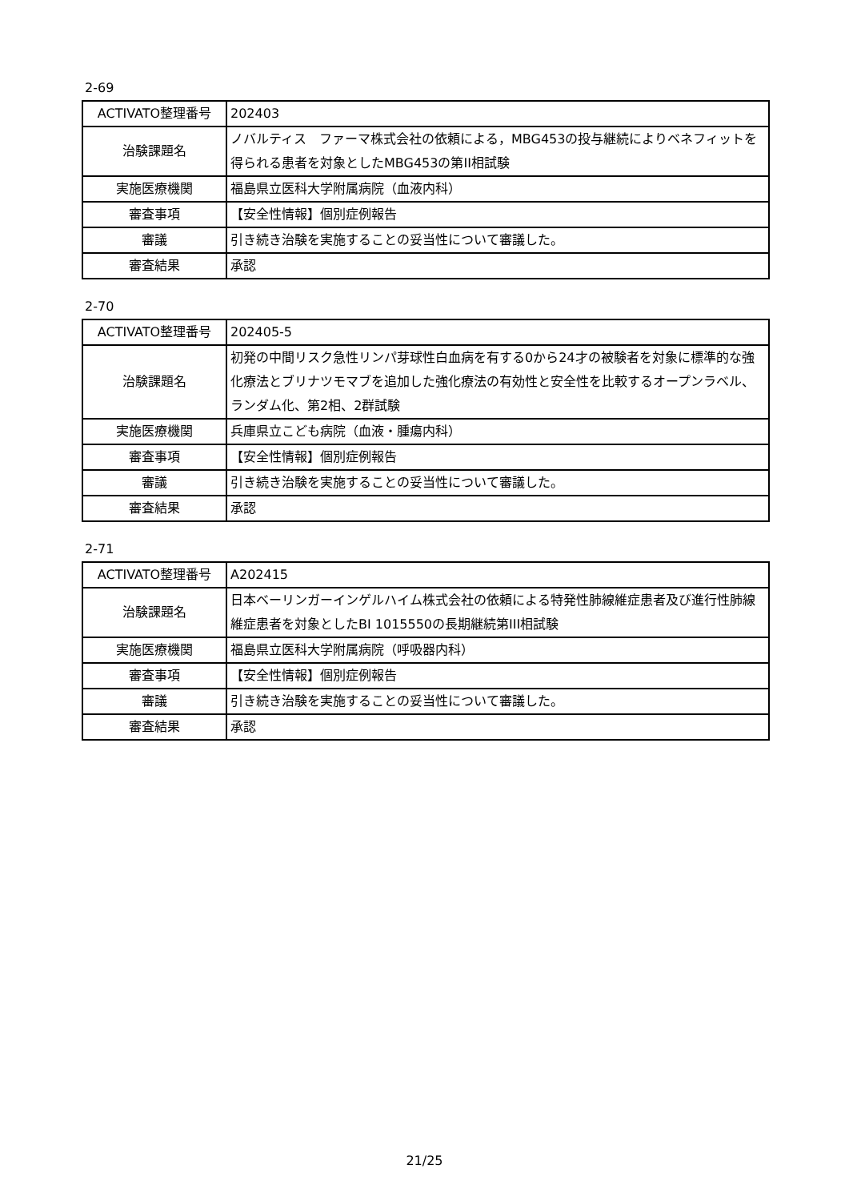2-69
| ACTIVATO整理番号 | 202403 |
| 治験課題名 | ノバルティス ファーマ株式会社の依頼による，MBG453の投与継続によりベネフィットを得られる患者を対象としたMBG453の第II相試験 |
| 実施医療機関 | 福島県立医科大学附属病院（血液内科） |
| 審査事項 | 【安全性情報】個別症例報告 |
| 審議 | 引き続き治験を実施することの妥当性について審議した。 |
| 審査結果 | 承認 |
2-70
| ACTIVATO整理番号 | 202405-5 |
| 治験課題名 | 初発の中間リスク急性リンパ芽球性白血病を有する0から24才の被験者を対象に標準的な強化療法とブリナツモマブを追加した強化療法の有効性と安全性を比較するオープンラベル、ランダム化、第2相、2群試験 |
| 実施医療機関 | 兵庫県立こども病院（血液・腫瘍内科） |
| 審査事項 | 【安全性情報】個別症例報告 |
| 審議 | 引き続き治験を実施することの妥当性について審議した。 |
| 審査結果 | 承認 |
2-71
| ACTIVATO整理番号 | A202415 |
| 治験課題名 | 日本ベーリンガーインゲルハイム株式会社の依頼による特発性肺線維症患者及び進行性肺線維症患者を対象としたBI 1015550の長期継続第III相試験 |
| 実施医療機関 | 福島県立医科大学附属病院（呼吸器内科） |
| 審査事項 | 【安全性情報】個別症例報告 |
| 審議 | 引き続き治験を実施することの妥当性について審議した。 |
| 審査結果 | 承認 |
21/25